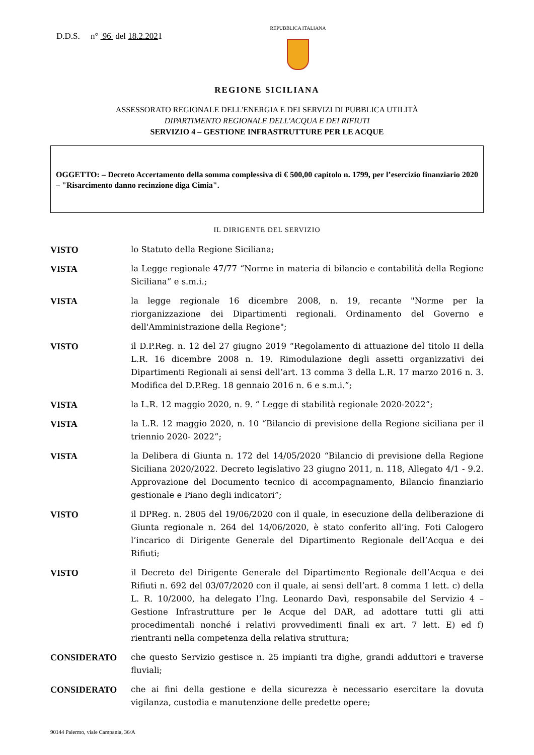D.D.S. n° 96 del 18.2.2021
REPUBBLICA ITALIANA
REGIONE SICILIANA
ASSESSORATO REGIONALE DELL'ENERGIA E DEI SERVIZI DI PUBBLICA UTILITÀ
DIPARTIMENTO REGIONALE DELL'ACQUA E DEI RIFIUTI
SERVIZIO 4 – GESTIONE INFRASTRUTTURE PER LE ACQUE
OGGETTO: – Decreto Accertamento della somma complessiva di € 500,00 capitolo n. 1799, per l’esercizio finanziario 2020 – "Risarcimento danno recinzione diga Cimia".
IL DIRIGENTE DEL SERVIZIO
VISTO lo Statuto della Regione Siciliana;
VISTA la Legge regionale 47/77 “Norme in materia di bilancio e contabilità della Regione Siciliana” e s.m.i.;
VISTA la legge regionale 16 dicembre 2008, n. 19, recante "Norme per la riorganizzazione dei Dipartimenti regionali. Ordinamento del Governo e dell'Amministrazione della Regione";
VISTO il D.P.Reg. n. 12 del 27 giugno 2019 “Regolamento di attuazione del titolo II della L.R. 16 dicembre 2008 n. 19. Rimodulazione degli assetti organizzativi dei Dipartimenti Regionali ai sensi dell’art. 13 comma 3 della L.R. 17 marzo 2016 n. 3. Modifica del D.P.Reg. 18 gennaio 2016 n. 6 e s.m.i.”;
VISTA la L.R. 12 maggio 2020, n. 9. “ Legge di stabilità regionale 2020-2022”;
VISTA la L.R. 12 maggio 2020, n. 10 “Bilancio di previsione della Regione siciliana per il triennio 2020- 2022”;
VISTA la Delibera di Giunta n. 172 del 14/05/2020 “Bilancio di previsione della Regione Siciliana 2020/2022. Decreto legislativo 23 giugno 2011, n. 118, Allegato 4/1 - 9.2. Approvazione del Documento tecnico di accompagnamento, Bilancio finanziario gestionale e Piano degli indicatori”;
VISTO il DPReg. n. 2805 del 19/06/2020 con il quale, in esecuzione della deliberazione di Giunta regionale n. 264 del 14/06/2020, è stato conferito all’ing. Foti Calogero l’incarico di Dirigente Generale del Dipartimento Regionale dell’Acqua e dei Rifiuti;
VISTO il Decreto del Dirigente Generale del Dipartimento Regionale dell’Acqua e dei Rifiuti n. 692 del 03/07/2020 con il quale, ai sensi dell’art. 8 comma 1 lett. c) della L. R. 10/2000, ha delegato l’Ing. Leonardo Davì, responsabile del Servizio 4 – Gestione Infrastrutture per le Acque del DAR, ad adottare tutti gli atti procedimentali nonché i relativi provvedimenti finali ex art. 7 lett. E) ed f) rientranti nella competenza della relativa struttura;
CONSIDERATO che questo Servizio gestisce n. 25 impianti tra dighe, grandi adduttori e traverse fluviali;
CONSIDERATO che ai fini della gestione e della sicurezza è necessario esercitare la dovuta vigilanza, custodia e manutenzione delle predette opere;
90144 Palermo, viale Campania, 36/A